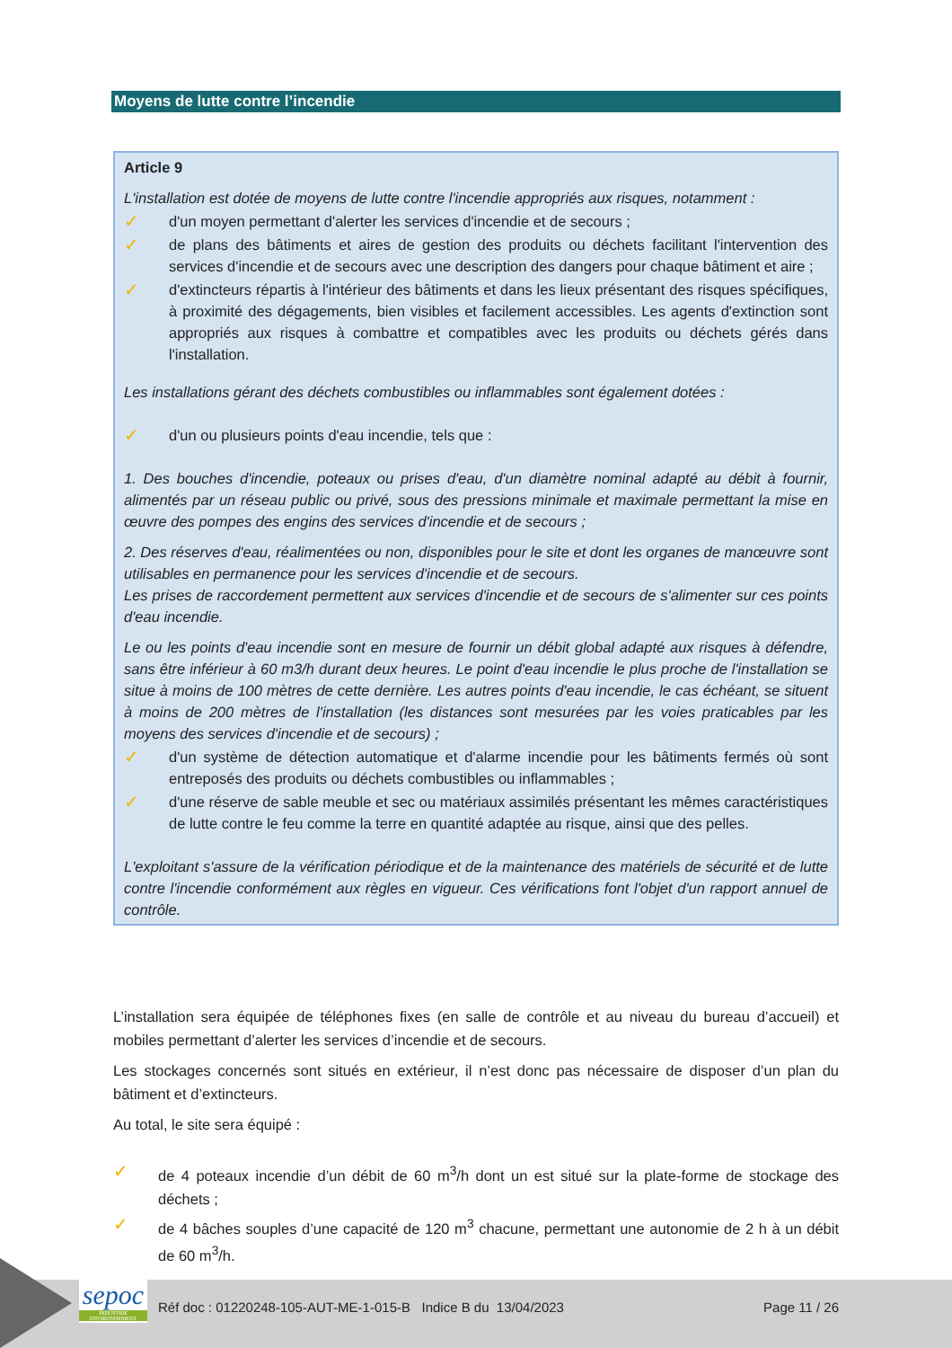Moyens de lutte contre l’incendie
Article 9
L'installation est dotée de moyens de lutte contre l'incendie appropriés aux risques, notamment :
✓ d'un moyen permettant d'alerter les services d'incendie et de secours ;
✓ de plans des bâtiments et aires de gestion des produits ou déchets facilitant l'intervention des services d'incendie et de secours avec une description des dangers pour chaque bâtiment et aire ;
✓ d'extincteurs répartis à l'intérieur des bâtiments et dans les lieux présentant des risques spécifiques, à proximité des dégagements, bien visibles et facilement accessibles. Les agents d'extinction sont appropriés aux risques à combattre et compatibles avec les produits ou déchets gérés dans l'installation.
Les installations gérant des déchets combustibles ou inflammables sont également dotées :
✓ d'un ou plusieurs points d'eau incendie, tels que :
1. Des bouches d'incendie, poteaux ou prises d'eau, d'un diamètre nominal adapté au débit à fournir, alimentés par un réseau public ou privé, sous des pressions minimale et maximale permettant la mise en œuvre des pompes des engins des services d'incendie et de secours ;
2. Des réserves d'eau, réalimentées ou non, disponibles pour le site et dont les organes de manœuvre sont utilisables en permanence pour les services d'incendie et de secours.
Les prises de raccordement permettent aux services d'incendie et de secours de s'alimenter sur ces points d'eau incendie.
Le ou les points d'eau incendie sont en mesure de fournir un débit global adapté aux risques à défendre, sans être inférieur à 60 m3/h durant deux heures. Le point d'eau incendie le plus proche de l'installation se situe à moins de 100 mètres de cette dernière. Les autres points d'eau incendie, le cas échéant, se situent à moins de 200 mètres de l'installation (les distances sont mesurées par les voies praticables par les moyens des services d'incendie et de secours) ;
✓ d'un système de détection automatique et d'alarme incendie pour les bâtiments fermés où sont entreposés des produits ou déchets combustibles ou inflammables ;
✓ d'une réserve de sable meuble et sec ou matériaux assimilés présentant les mêmes caractéristiques de lutte contre le feu comme la terre en quantité adaptée au risque, ainsi que des pelles.
L'exploitant s'assure de la vérification périodique et de la maintenance des matériels de sécurité et de lutte contre l'incendie conformément aux règles en vigueur. Ces vérifications font l'objet d'un rapport annuel de contrôle.
L’installation sera équipée de téléphones fixes (en salle de contrôle et au niveau du bureau d’accueil) et mobiles permettant d’alerter les services d’incendie et de secours.
Les stockages concernés sont situés en extérieur, il n’est donc pas nécessaire de disposer d’un plan du bâtiment et d’extincteurs.
Au total, le site sera équipé :
✓ de 4 poteaux incendie d’un débit de 60 m<sup>3</sup>/h dont un est situé sur la plate-forme de stockage des déchets ;
✓ de 4 bâches souples d’une capacité de 120 m<sup>3</sup> chacune, permettant une autonomie de 2 h à un débit de 60 m<sup>3</sup>/h.
sepoc
INDUSTRIE ENVIRONNEMENT
Réf doc : 01220248-105-AUT-ME-1-015-B Indice B du 13/04/2023
Page 11 / 26